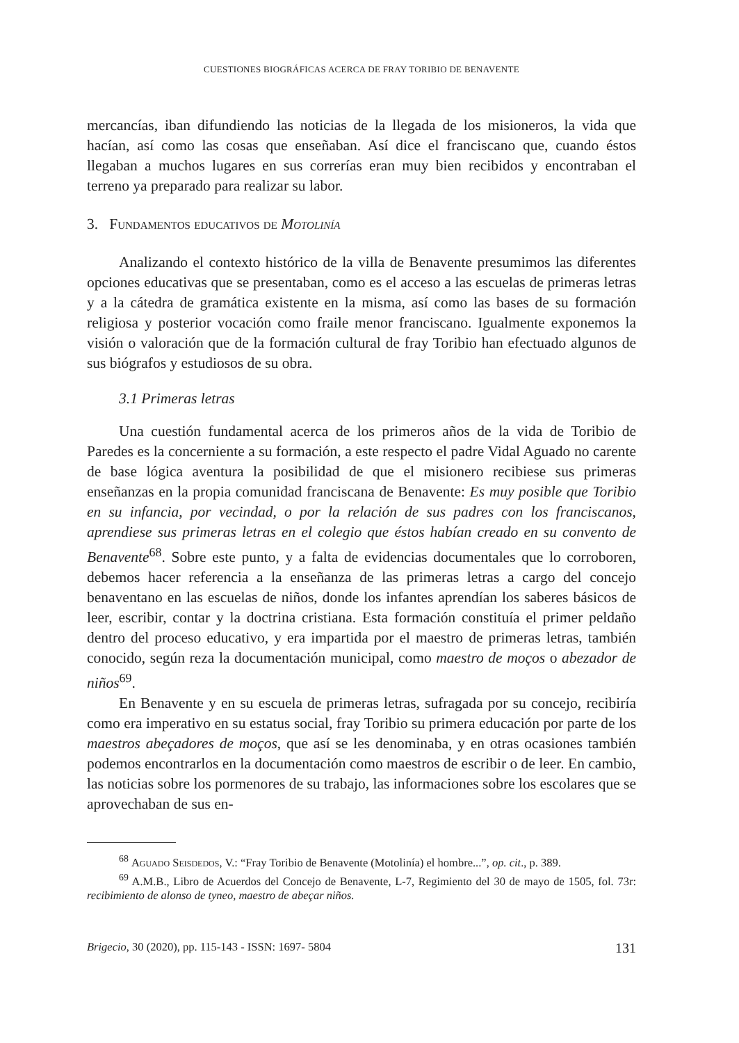CUESTIONES BIOGRÁFICAS ACERCA DE FRAY TORIBIO DE BENAVENTE
mercancías, iban difundiendo las noticias de la llegada de los misioneros, la vida que hacían, así como las cosas que enseñaban. Así dice el franciscano que, cuando éstos llegaban a muchos lugares en sus correrías eran muy bien recibidos y encontraban el terreno ya preparado para realizar su labor.
3. Fundamentos educativos de Motolinía
Analizando el contexto histórico de la villa de Benavente presumimos las diferentes opciones educativas que se presentaban, como es el acceso a las escuelas de primeras letras y a la cátedra de gramática existente en la misma, así como las bases de su formación religiosa y posterior vocación como fraile menor franciscano. Igualmente exponemos la visión o valoración que de la formación cultural de fray Toribio han efectuado algunos de sus biógrafos y estudiosos de su obra.
3.1 Primeras letras
Una cuestión fundamental acerca de los primeros años de la vida de Toribio de Paredes es la concerniente a su formación, a este respecto el padre Vidal Aguado no carente de base lógica aventura la posibilidad de que el misionero recibiese sus primeras enseñanzas en la propia comunidad franciscana de Benavente: Es muy posible que Toribio en su infancia, por vecindad, o por la relación de sus padres con los franciscanos, aprendiese sus primeras letras en el colegio que éstos habían creado en su convento de Benavente<sup>68</sup>. Sobre este punto, y a falta de evidencias documentales que lo corroboren, debemos hacer referencia a la enseñanza de las primeras letras a cargo del concejo benaventano en las escuelas de niños, donde los infantes aprendían los saberes básicos de leer, escribir, contar y la doctrina cristiana. Esta formación constituía el primer peldaño dentro del proceso educativo, y era impartida por el maestro de primeras letras, también conocido, según reza la documentación municipal, como maestro de moços o abezador de niños<sup>69</sup>.
En Benavente y en su escuela de primeras letras, sufragada por su concejo, recibiría como era imperativo en su estatus social, fray Toribio su primera educación por parte de los maestros abeçadores de moços, que así se les denominaba, y en otras ocasiones también podemos encontrarlos en la documentación como maestros de escribir o de leer. En cambio, las noticias sobre los pormenores de su trabajo, las informaciones sobre los escolares que se aprovechaban de sus en-
<sup>68</sup> Aguado Seisdedos, V.: “Fray Toribio de Benavente (Motolinía) el hombre...”, op. cit., p. 389.
<sup>69</sup> A.M.B., Libro de Acuerdos del Concejo de Benavente, L-7, Regimiento del 30 de mayo de 1505, fol. 73r: recibimiento de alonso de tyneo, maestro de abeçar niños.
Brigecio, 30 (2020), pp. 115-143 - ISSN: 1697- 5804 131